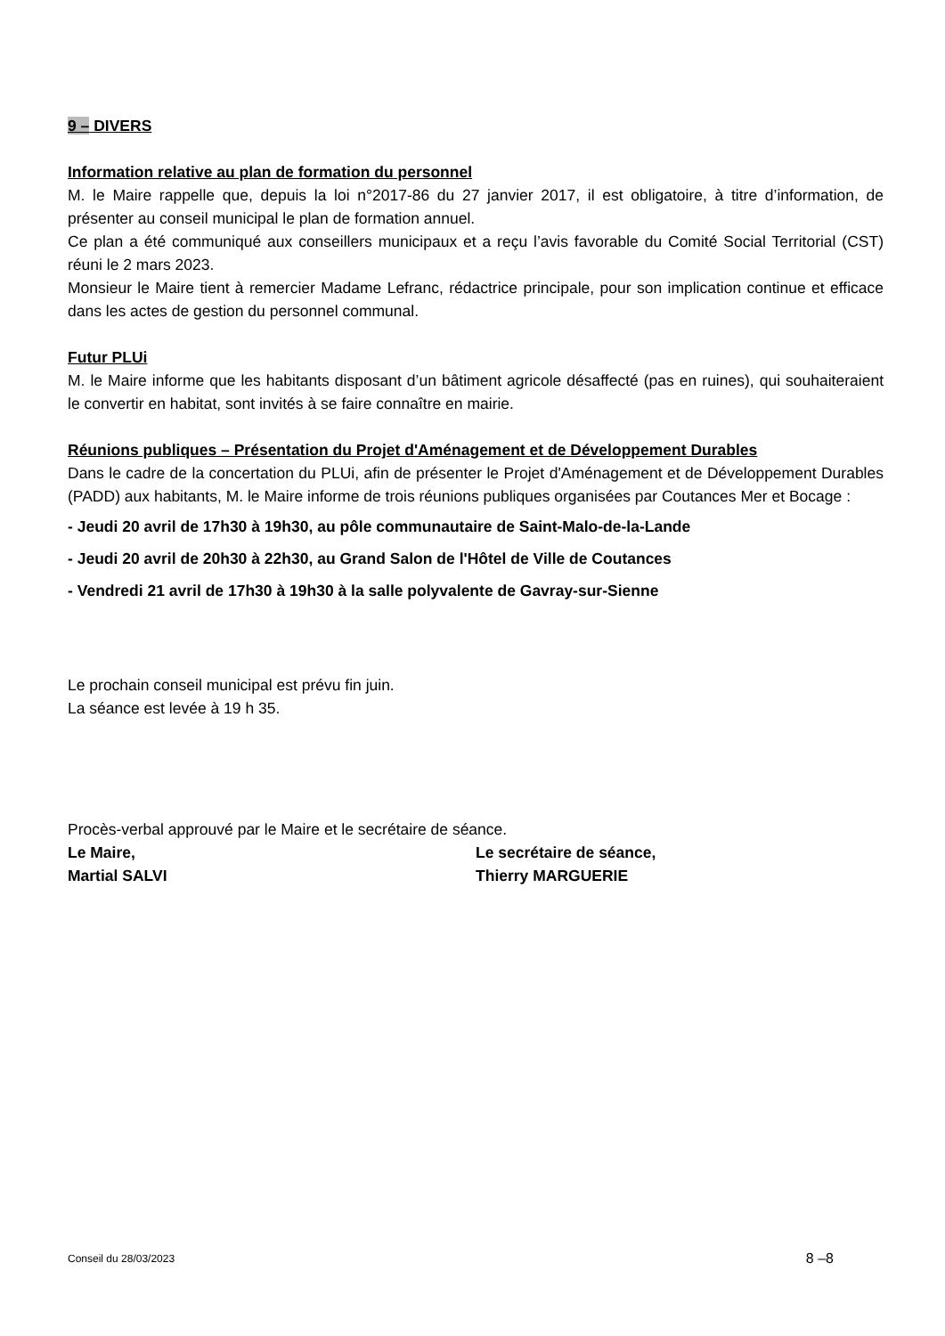9 – DIVERS
Information relative au plan de formation du personnel
M. le Maire rappelle que, depuis la loi n°2017-86 du 27 janvier 2017, il est obligatoire, à titre d’information, de présenter au conseil municipal le plan de formation annuel.
Ce plan a été communiqué aux conseillers municipaux et a reçu l’avis favorable du Comité Social Territorial (CST) réuni le 2 mars 2023.
Monsieur le Maire tient à remercier Madame Lefranc, rédactrice principale, pour son implication continue et efficace dans les actes de gestion du personnel communal.
Futur PLUi
M. le Maire informe que les habitants disposant d’un bâtiment agricole désaffecté (pas en ruines), qui souhaiteraient le convertir en habitat, sont invités à se faire connaître en mairie.
Réunions publiques – Présentation du Projet d'Aménagement et de Développement Durables
Dans le cadre de la concertation du PLUi, afin de présenter le Projet d'Aménagement et de Développement Durables (PADD) aux habitants, M. le Maire informe de trois réunions publiques organisées par Coutances Mer et Bocage :
- Jeudi 20 avril de 17h30 à 19h30, au pôle communautaire de Saint-Malo-de-la-Lande
- Jeudi 20 avril de 20h30 à 22h30, au Grand Salon de l'Hôtel de Ville de Coutances
- Vendredi 21 avril de 17h30 à 19h30 à la salle polyvalente de Gavray-sur-Sienne
Le prochain conseil municipal est prévu fin juin.
La séance est levée à 19 h 35.
Procès-verbal approuvé par le Maire et le secrétaire de séance.
Le Maire,
Martial SALVI
Le secrétaire de séance,
Thierry MARGUERIE
Conseil du 28/03/2023 8 –8